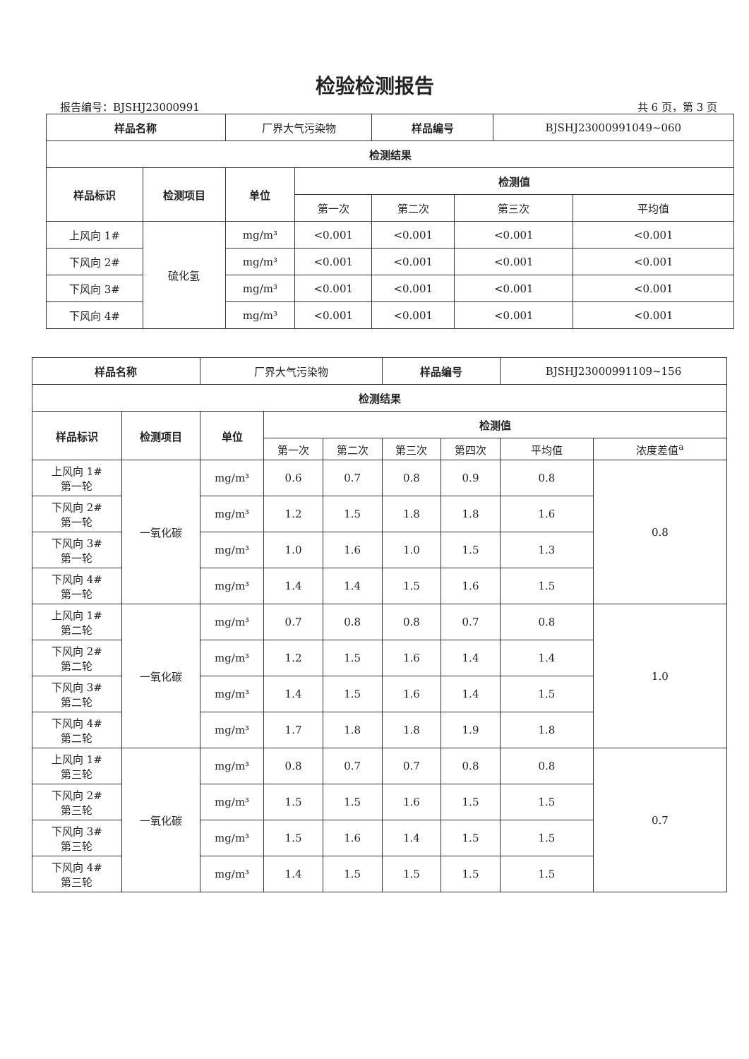检验检测报告
报告编号：BJSHJ23000991 共 6 页，第 3 页
| 样品名称 | | 厂界大气污染物 | | 样品编号 | | BJSHJ23000991049~060 | |
| 检测结果 | | | | | | | |
| 样品标识 | 检测项目 | 单位 | 检测值 | | | | |
| | | | 第一次 | 第二次 | 第三次 | | 平均值 |
| 上风向 1# | 硫化氢 | mg/m³ | <0.001 | <0.001 | <0.001 | | <0.001 |
| 下风向 2# | | mg/m³ | <0.001 | <0.001 | <0.001 | | <0.001 |
| 下风向 3# | | mg/m³ | <0.001 | <0.001 | <0.001 | | <0.001 |
| 下风向 4# | | mg/m³ | <0.001 | <0.001 | <0.001 | | <0.001 |
| 样品名称 | | 厂界大气污染物 | | | 样品编号 | | BJSHJ23000991109~156 | |
| 检测结果 | | | | | | | | |
| 样品标识 | 检测项目 | 单位 | 检测值 | | | | | |
| | | | 第一次 | 第二次 | 第三次 | 第四次 | 平均值 | 浓度差值<sup>a</sup> |
| 上风向 1# 第一轮 | 一氧化碳 | mg/m³ | 0.6 | 0.7 | 0.8 | 0.9 | 0.8 | 0.8 |
| 下风向 2# 第一轮 | | mg/m³ | 1.2 | 1.5 | 1.8 | 1.8 | 1.6 | |
| 下风向 3# 第一轮 | | mg/m³ | 1.0 | 1.6 | 1.0 | 1.5 | 1.3 | |
| 下风向 4# 第一轮 | | mg/m³ | 1.4 | 1.4 | 1.5 | 1.6 | 1.5 | |
| 上风向 1# 第二轮 | 一氧化碳 | mg/m³ | 0.7 | 0.8 | 0.8 | 0.7 | 0.8 | 1.0 |
| 下风向 2# 第二轮 | | mg/m³ | 1.2 | 1.5 | 1.6 | 1.4 | 1.4 | |
| 下风向 3# 第二轮 | | mg/m³ | 1.4 | 1.5 | 1.6 | 1.4 | 1.5 | |
| 下风向 4# 第二轮 | | mg/m³ | 1.7 | 1.8 | 1.8 | 1.9 | 1.8 | |
| 上风向 1# 第三轮 | 一氧化碳 | mg/m³ | 0.8 | 0.7 | 0.7 | 0.8 | 0.8 | 0.7 |
| 下风向 2# 第三轮 | | mg/m³ | 1.5 | 1.5 | 1.6 | 1.5 | 1.5 | |
| 下风向 3# 第三轮 | | mg/m³ | 1.5 | 1.6 | 1.4 | 1.5 | 1.5 | |
| 下风向 4# 第三轮 | | mg/m³ | 1.4 | 1.5 | 1.5 | 1.5 | 1.5 | |